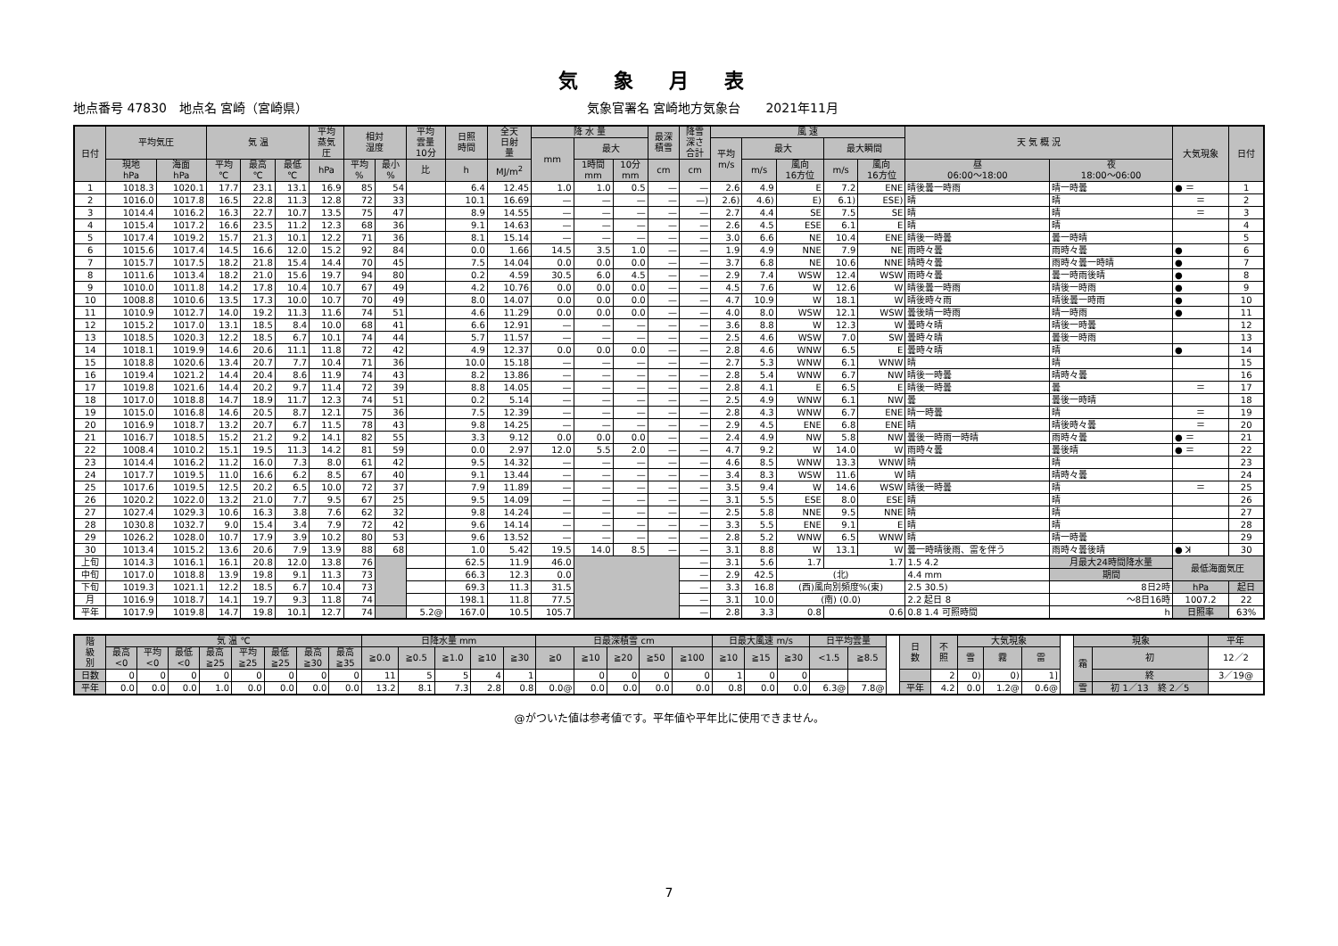気象月表
地点番号 47830　地点名 宮崎（宮崎県） 気象官署名 宮崎地方気象台　　2021年11月
| 日付 | 平均気圧 | | 気 温 | | | 平均 蒸気 圧 | 相対 湿度 | | 平均 雲量 10分 | 日照 時間 | 全天 日射 量 | 降 水 量 | | | 最深 積雪 | 降雪 深さ 合計 | 風 速 | | | | | 天 気 概 況 | | 大気現象 | 日付 |
| --- | --- | --- | --- | --- | --- | --- | --- | --- | --- | --- | --- | --- | --- | --- | --- | --- | --- | --- | --- | --- | --- | --- | --- | --- | --- |
| | | | | | | | | | | | | mm | 最大 | | | | 平均 m/s | 最大 | | 最大瞬間 | | | | | |
| | 現地 hPa | 海面 hPa | 平均 ℃ | 最高 ℃ | 最低 ℃ | hPa | 平均 % | 最小 % | 比 | h | MJ/m<sup>2</sup> | | 1時間 mm | 10分 mm | cm | cm | | m/s | 風向 16方位 | m/s | 風向 16方位 | 昼 06:00～18:00 | 夜 18:00～06:00 | | |
| 1 | 1018.3 | 1020.1 | 17.7 | 23.1 | 13.1 | 16.9 | 85 | 54 | | 6.4 | 12.45 | 1.0 | 1.0 | 0.5 | — | — | 2.6 | 4.9 | E | 7.2 | ENE | 晴後曇一時雨 | 晴一時曇 | ● ＝ | 1 |
| 2 | 1016.0 | 1017.8 | 16.5 | 22.8 | 11.3 | 12.8 | 72 | 33 | | 10.1 | 16.69 | — | — | — | — | —) | 2.6) | 4.6) | E) | 6.1) | ESE) | 晴 | 晴 | ＝ | 2 |
| 3 | 1014.4 | 1016.2 | 16.3 | 22.7 | 10.7 | 13.5 | 75 | 47 | | 8.9 | 14.55 | — | — | — | — | — | 2.7 | 4.4 | SE | 7.5 | SE | 晴 | 晴 | ＝ | 3 |
| 4 | 1015.4 | 1017.2 | 16.6 | 23.5 | 11.2 | 12.3 | 68 | 36 | | 9.1 | 14.63 | — | — | — | — | — | 2.6 | 4.5 | ESE | 6.1 | E | 晴 | 晴 | | 4 |
| 5 | 1017.4 | 1019.2 | 15.7 | 21.3 | 10.1 | 12.2 | 71 | 36 | | 8.1 | 15.14 | — | — | — | — | — | 3.0 | 6.6 | NE | 10.4 | ENE | 晴後一時曇 | 曇一時晴 | | 5 |
| 6 | 1015.6 | 1017.4 | 14.5 | 16.6 | 12.0 | 15.2 | 92 | 84 | | 0.0 | 1.66 | 14.5 | 3.5 | 1.0 | — | — | 1.9 | 4.9 | NNE | 7.9 | NE | 雨時々曇 | 雨時々曇 | ● | 6 |
| 7 | 1015.7 | 1017.5 | 18.2 | 21.8 | 15.4 | 14.4 | 70 | 45 | | 7.5 | 14.04 | 0.0 | 0.0 | 0.0 | — | — | 3.7 | 6.8 | NE | 10.6 | NNE | 晴時々曇 | 雨時々曇一時晴 | ● | 7 |
| 8 | 1011.6 | 1013.4 | 18.2 | 21.0 | 15.6 | 19.7 | 94 | 80 | | 0.2 | 4.59 | 30.5 | 6.0 | 4.5 | — | — | 2.9 | 7.4 | WSW | 12.4 | WSW | 雨時々曇 | 曇一時雨後晴 | ● | 8 |
| 9 | 1010.0 | 1011.8 | 14.2 | 17.8 | 10.4 | 10.7 | 67 | 49 | | 4.2 | 10.76 | 0.0 | 0.0 | 0.0 | — | — | 4.5 | 7.6 | W | 12.6 | W | 晴後曇一時雨 | 晴後一時雨 | ● | 9 |
| 10 | 1008.8 | 1010.6 | 13.5 | 17.3 | 10.0 | 10.7 | 70 | 49 | | 8.0 | 14.07 | 0.0 | 0.0 | 0.0 | — | — | 4.7 | 10.9 | W | 18.1 | W | 晴後時々雨 | 晴後曇一時雨 | ● | 10 |
| 11 | 1010.9 | 1012.7 | 14.0 | 19.2 | 11.3 | 11.6 | 74 | 51 | | 4.6 | 11.29 | 0.0 | 0.0 | 0.0 | — | — | 4.0 | 8.0 | WSW | 12.1 | WSW | 曇後晴一時雨 | 晴一時雨 | ● | 11 |
| 12 | 1015.2 | 1017.0 | 13.1 | 18.5 | 8.4 | 10.0 | 68 | 41 | | 6.6 | 12.91 | — | — | — | — | — | 3.6 | 8.8 | W | 12.3 | W | 曇時々晴 | 晴後一時曇 | | 12 |
| 13 | 1018.5 | 1020.3 | 12.2 | 18.5 | 6.7 | 10.1 | 74 | 44 | | 5.7 | 11.57 | — | — | — | — | — | 2.5 | 4.6 | WSW | 7.0 | SW | 曇時々晴 | 曇後一時雨 | | 13 |
| 14 | 1018.1 | 1019.9 | 14.6 | 20.6 | 11.1 | 11.8 | 72 | 42 | | 4.9 | 12.37 | 0.0 | 0.0 | 0.0 | — | — | 2.8 | 4.6 | WNW | 6.5 | E | 曇時々晴 | 晴 | ● | 14 |
| 15 | 1018.8 | 1020.6 | 13.4 | 20.7 | 7.7 | 10.4 | 71 | 36 | | 10.0 | 15.18 | — | — | — | — | — | 2.7 | 5.3 | WNW | 6.1 | WNW | 晴 | 晴 | | 15 |
| 16 | 1019.4 | 1021.2 | 14.4 | 20.4 | 8.6 | 11.9 | 74 | 43 | | 8.2 | 13.86 | — | — | — | — | — | 2.8 | 5.4 | WNW | 6.7 | NW | 晴後一時曇 | 晴時々曇 | | 16 |
| 17 | 1019.8 | 1021.6 | 14.4 | 20.2 | 9.7 | 11.4 | 72 | 39 | | 8.8 | 14.05 | — | — | — | — | — | 2.8 | 4.1 | E | 6.5 | E | 晴後一時曇 | 曇 | ＝ | 17 |
| 18 | 1017.0 | 1018.8 | 14.7 | 18.9 | 11.7 | 12.3 | 74 | 51 | | 0.2 | 5.14 | — | — | — | — | — | 2.5 | 4.9 | WNW | 6.1 | NW | 曇 | 曇後一時晴 | | 18 |
| 19 | 1015.0 | 1016.8 | 14.6 | 20.5 | 8.7 | 12.1 | 75 | 36 | | 7.5 | 12.39 | — | — | — | — | — | 2.8 | 4.3 | WNW | 6.7 | ENE | 晴一時曇 | 晴 | ＝ | 19 |
| 20 | 1016.9 | 1018.7 | 13.2 | 20.7 | 6.7 | 11.5 | 78 | 43 | | 9.8 | 14.25 | — | — | — | — | — | 2.9 | 4.5 | ENE | 6.8 | ENE | 晴 | 晴後時々曇 | ＝ | 20 |
| 21 | 1016.7 | 1018.5 | 15.2 | 21.2 | 9.2 | 14.1 | 82 | 55 | | 3.3 | 9.12 | 0.0 | 0.0 | 0.0 | — | — | 2.4 | 4.9 | NW | 5.8 | NW | 曇後一時雨一時晴 | 雨時々曇 | ● ＝ | 21 |
| 22 | 1008.4 | 1010.2 | 15.1 | 19.5 | 11.3 | 14.2 | 81 | 59 | | 0.0 | 2.97 | 12.0 | 5.5 | 2.0 | — | — | 4.7 | 9.2 | W | 14.0 | W | 雨時々曇 | 曇後晴 | ● ＝ | 22 |
| 23 | 1014.4 | 1016.2 | 11.2 | 16.0 | 7.3 | 8.0 | 61 | 42 | | 9.5 | 14.32 | — | — | — | — | — | 4.6 | 8.5 | WNW | 13.3 | WNW | 晴 | 晴 | | 23 |
| 24 | 1017.7 | 1019.5 | 11.0 | 16.6 | 6.2 | 8.5 | 67 | 40 | | 9.1 | 13.44 | — | — | — | — | — | 3.4 | 8.3 | WSW | 11.6 | W | 晴 | 晴時々曇 | | 24 |
| 25 | 1017.6 | 1019.5 | 12.5 | 20.2 | 6.5 | 10.0 | 72 | 37 | | 7.9 | 11.89 | — | — | — | — | — | 3.5 | 9.4 | W | 14.6 | WSW | 晴後一時曇 | 晴 | ＝ | 25 |
| 26 | 1020.2 | 1022.0 | 13.2 | 21.0 | 7.7 | 9.5 | 67 | 25 | | 9.5 | 14.09 | — | — | — | — | — | 3.1 | 5.5 | ESE | 8.0 | ESE | 晴 | 晴 | | 26 |
| 27 | 1027.4 | 1029.3 | 10.6 | 16.3 | 3.8 | 7.6 | 62 | 32 | | 9.8 | 14.24 | — | — | — | — | — | 2.5 | 5.8 | NNE | 9.5 | NNE | 晴 | 晴 | | 27 |
| 28 | 1030.8 | 1032.7 | 9.0 | 15.4 | 3.4 | 7.9 | 72 | 42 | | 9.6 | 14.14 | — | — | — | — | — | 3.3 | 5.5 | ENE | 9.1 | E | 晴 | 晴 | | 28 |
| 29 | 1026.2 | 1028.0 | 10.7 | 17.9 | 3.9 | 10.2 | 80 | 53 | | 9.6 | 13.52 | — | — | — | — | — | 2.8 | 5.2 | WNW | 6.5 | WNW | 晴 | 晴一時曇 | | 29 |
| 30 | 1013.4 | 1015.2 | 13.6 | 20.6 | 7.9 | 13.9 | 88 | 68 | | 1.0 | 5.42 | 19.5 | 14.0 | 8.5 | — | — | 3.1 | 8.8 | W | 13.1 | W | 曇一時晴後雨、雷を伴う | 雨時々曇後晴 | ● ꓘ | 30 |
| 上旬 | 1014.3 | 1016.1 | 16.1 | 20.8 | 12.0 | 13.8 | 76 | | | 62.5 | 11.9 | 46.0 | | | | — | 3.1 | 5.6 | 1.7 | 1.7 | | 1.5 4.2 | 月最大24時間降水量 | 最低海面気圧 | |
| 中旬 | 1017.0 | 1018.8 | 13.9 | 19.8 | 9.1 | 11.3 | 73 | | | 66.3 | 12.3 | 0.0 | | | | — | 2.9 | 42.5 | (北) | | | 4.4 mm | 期間 | | |
| 下旬 | 1019.3 | 1021.1 | 12.2 | 18.5 | 6.7 | 10.4 | 73 | | | 69.3 | 11.3 | 31.5 | | | | — | 3.3 | 16.8 | (西)風向別頻度%(東) | | | 2.5 30.5) | 8日2時 | hPa | 起日 |
| 月 | 1016.9 | 1018.7 | 14.1 | 19.7 | 9.3 | 11.8 | 74 | | | 198.1 | 11.8 | 77.5 | | | | — | 3.1 | 10.0 | (南) (0.0) | | | 2.2 起日 8 | ～8日16時 | 1007.2 | 22 |
| 平年 | 1017.9 | 1019.8 | 14.7 | 19.8 | 10.1 | 12.7 | 74 | | 5.2@ | 167.0 | 10.5 | 105.7 | | | | — | 2.8 | 3.3 | 0.8 | 0.6 | | 0.8 1.4 可照時間 | h | 日照率 | 63% |
| 階 級 別 | 気 温 ℃ | | | | | | | | 日降水量 mm | | | | | 日最深積雪 cm | | | | | 日最大風速 m/s | | | 日平均雲量 | | | 日 数 | 不 照 | 大気現象 | | | | 現象 | | 平年 |
| | 最高 <0 | 平均 <0 | 最低 <0 | 最高 ≧25 | 平均 ≧25 | 最低 ≧25 | 最高 ≧30 | 最高 ≧35 | ≧0.0 | ≧0.5 | ≧1.0 | ≧10 | ≧30 | ≧0 | ≧10 | ≧20 | ≧50 | ≧100 | ≧10 | ≧15 | ≧30 | <1.5 | ≧8.5 | | | | 雪 | 霧 | 雷 | | 霜 | 初 | 12／2 |
| 日数 | 0 | 0 | 0 | 0 | 0 | 0 | 0 | 0 | 11 | 5 | 5 | 4 | 1 | | 0 | 0 | 0 | 0 | 1 | 0 | 0 | | | | | 2 | 0) | 0) | 1] | | | 終 | 3／19@ |
| 平年 | 0.0 | 0.0 | 0.0 | 1.0 | 0.0 | 0.0 | 0.0 | 0.0 | 13.2 | 8.1 | 7.3 | 2.8 | 0.8 | 0.0@ | 0.0 | 0.0 | 0.0 | 0.0 | 0.8 | 0.0 | 0.0 | 6.3@ | 7.8@ | | 平年 | 4.2 | 0.0 | 1.2@ | 0.6@ | | 雪 | 初 1／13 終 2／5 | |
@がついた値は参考値です。平年値や平年比に使用できません。
7